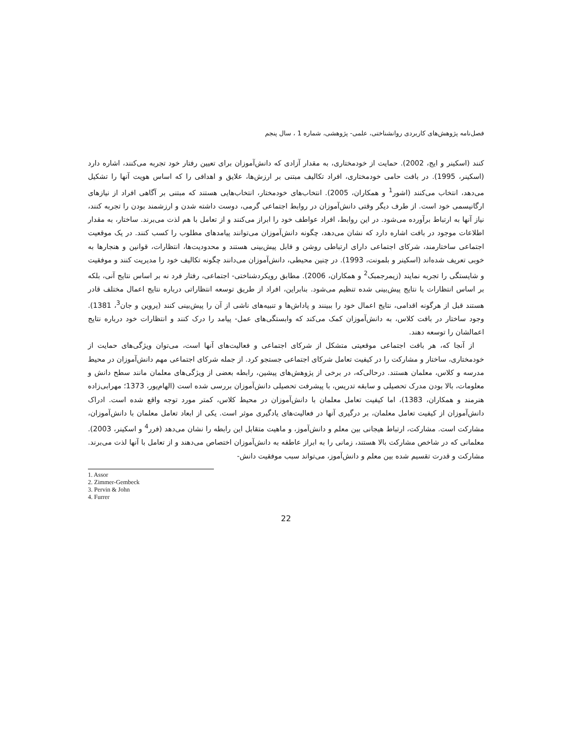فصل‌نامه پژوهش‌های کاربردی روانشناختی، علمی- پژوهشی، شماره 1 ، سال پنجم
کنند (اسکینر و ایج، 2002). حمایت از خودمختاری، به مقدار آزادی که دانش‌آموزان برای تعیین رفتار خود تجربه می‌کنند، اشاره دارد (اسکینر، 1995). در بافت حامی خودمختاری، افراد تکالیف مبتنی بر ارزش‌ها، علایق و اهدافی را که اساس هویت آنها را تشکیل می‌دهد، انتخاب می‌کنند (اشور<sup>1</sup> و همکاران، 2005). انتخاب‌های خودمختار، انتخاب‌هایی هستند که مبتنی بر آگاهی افراد از نیازهای ارگانیسمی خود است. از طرف دیگر وقتی دانش‌آموزان در روابط اجتماعی گرمی، دوست داشته شدن و ارزشمند بودن را تجربه کنند، نیاز آنها به ارتباط برآورده می‌شود. در این روابط، افراد عواطف خود را ابراز می‌کنند و از تعامل با هم لذت می‌برند. ساختار، به مقدار اطلاعات موجود در بافت اشاره دارد که نشان می‌دهد، چگونه دانش‌آموزان می‌توانند پیامدهای مطلوب را کسب کنند. در یک موقعیت اجتماعی ساختارمند، شرکای اجتماعی دارای ارتباطی روشن و قابل پیش‌بینی هستند و محدودیت‌ها، انتظارات، قوانین و هنجارها به خوبی تعریف شده‌اند (اسکینر و بلمونت، 1993). در چنین محیطی، دانش‌آموزان می‌دانند چگونه تکالیف خود را مدیریت کنند و موفقیت و شایستگی را تجربه نمایند (زیمرجمبک<sup>2</sup> و همکاران، 2006). مطابق رویکردشناختی- اجتماعی، رفتار فرد نه بر اساس نتایج آنی، بلکه بر اساس انتظارات یا نتایج پیش‌بینی شده تنظیم می‌شود. بنابراین، افراد از طریق توسعه انتظاراتی درباره نتایج اعمال مختلف قادر هستند قبل از هرگونه اقدامی، نتایج اعمال خود را ببینند و پاداش‌ها و تنبیه‌های ناشی از آن را پیش‌بینی کنند (پروین و جان<sup>3</sup>، 1381). وجود ساختار در بافت کلاس، به دانش‌آموزان کمک می‌کند که وابستگی‌های عمل- پیامد را درک کنند و انتظارات خود درباره نتایج اعمالشان را توسعه دهند.
از آنجا که، هر بافت اجتماعی موقعیتی متشکل از شرکای اجتماعی و فعالیت‌های آنها است، می‌توان ویژگی‌های حمایت از خودمختاری، ساختار و مشارکت را در کیفیت تعامل شرکای اجتماعی جستجو کرد. از جمله شرکای اجتماعی مهم دانش‌آموزان در محیط مدرسه و کلاس، معلمان هستند. درحالی‌که، در برخی از پژوهش‌های پیشین، رابطه بعضی از ویژگی‌های معلمان مانند سطح دانش و معلومات، بالا بودن مدرک تحصیلی و سابقه تدریس، با پیشرفت تحصیلی دانش‌آموزان بررسی شده است (الهام‌پور، 1373؛ مهرابی‌زاده هنرمند و همکاران، 1383)، اما کیفیت تعامل معلمان با دانش‌آموزان در محیط کلاس، کمتر مورد توجه واقع شده است. ادراک دانش‌آموزان از کیفیت تعامل معلمان، بر درگیری آنها در فعالیت‌های یادگیری موثر است. یکی از ابعاد تعامل معلمان با دانش‌آموزان، مشارکت است. مشارکت، ارتباط هیجانی بین معلم و دانش‌آموز، و ماهیت متقابل این رابطه را نشان می‌دهد (فرر<sup>4</sup> و اسکینر، 2003). معلمانی که در شاخص مشارکت بالا هستند، زمانی را به ابراز عاطفه به دانش‌آموزان اختصاص می‌دهند و از تعامل با آنها لذت می‌برند. مشارکت و قدرت تقسیم شده بین معلم و دانش‌آموز، می‌تواند سبب موفقیت دانش-
1. Assor
2. Zimmer-Gembeck
3. Pervin & John
4. Furrer
22